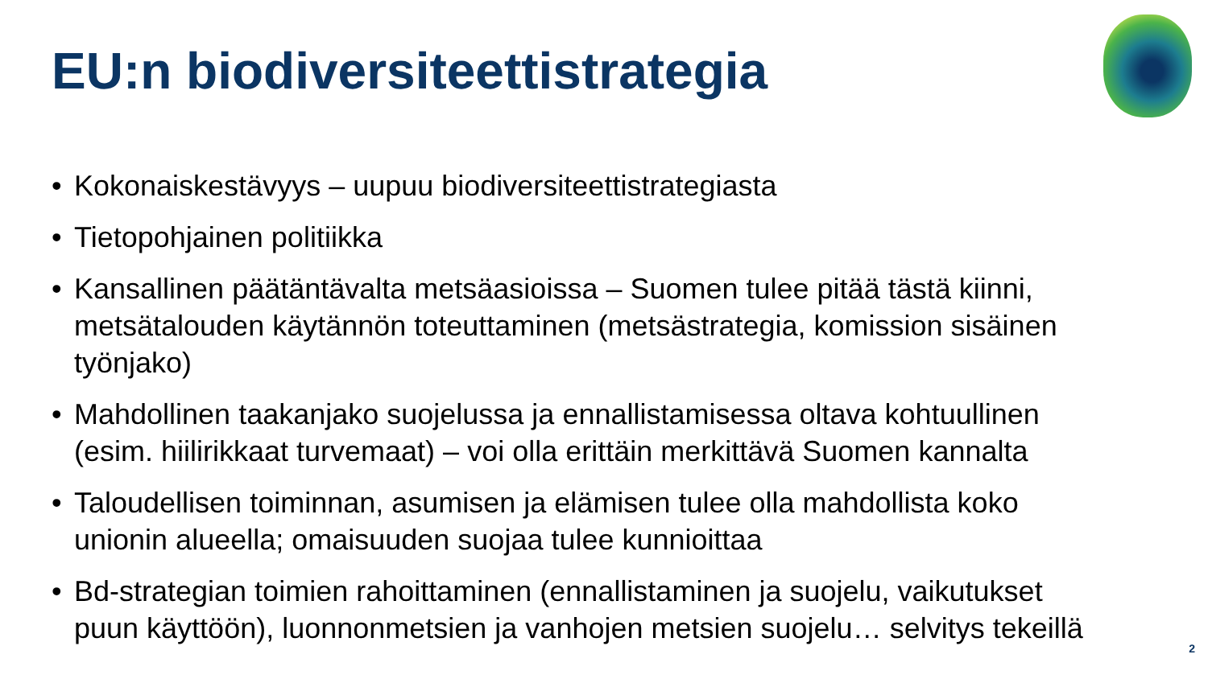EU:n biodiversiteettistrategia
• Kokonaiskestävyys – uupuu biodiversiteettistrategiasta
• Tietopohjainen politiikka
• Kansallinen päätäntävalta metsäasioissa – Suomen tulee pitää tästä kiinni, metsätalouden käytännön toteuttaminen (metsästrategia, komission sisäinen työnjako)
• Mahdollinen taakanjako suojelussa ja ennallistamisessa oltava kohtuullinen (esim. hiilirikkaat turvemaat) – voi olla erittäin merkittävä Suomen kannalta
• Taloudellisen toiminnan, asumisen ja elämisen tulee olla mahdollista koko unionin alueella; omaisuuden suojaa tulee kunnioittaa
• Bd-strategian toimien rahoittaminen (ennallistaminen ja suojelu, vaikutukset puun käyttöön), luonnonmetsien ja vanhojen metsien suojelu… selvitys tekeillä
2